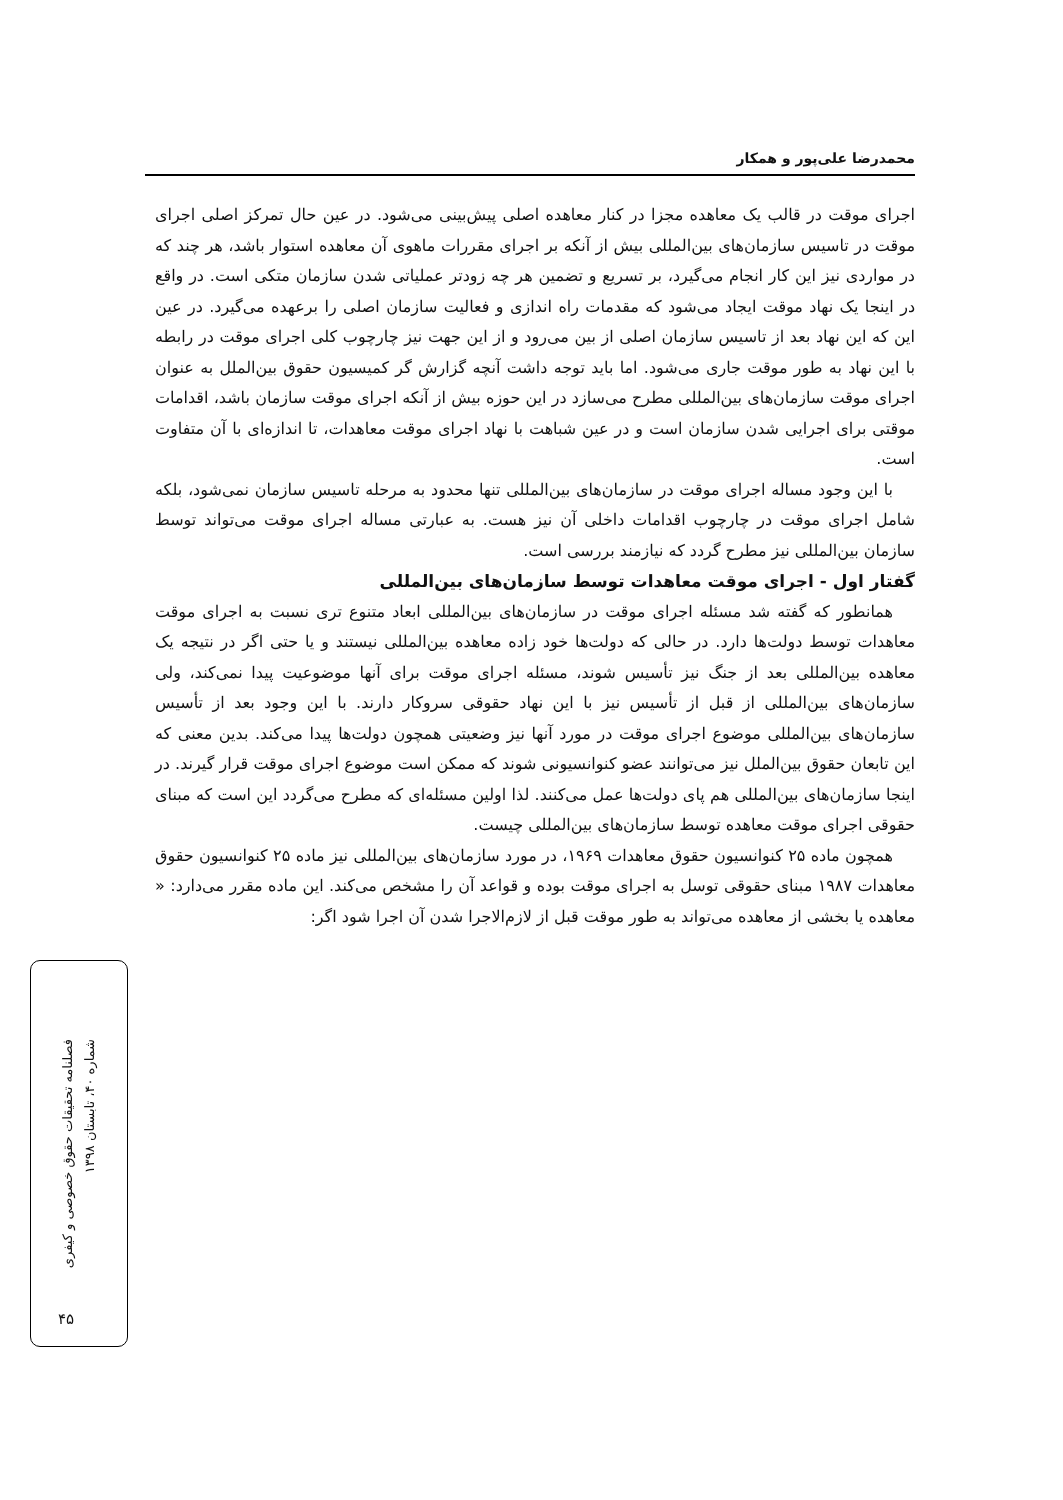محمدرضا علی‌پور و همکار
اجرای موقت در قالب یک معاهده مجزا در کنار معاهده اصلی پیش‌بینی می‌شود. در عین حال تمرکز اصلی اجرای موقت در تاسیس سازمان‌های بین‌المللی بیش از آنکه بر اجرای مقررات ماهوی آن معاهده استوار باشد، هر چند که در مواردی نیز این کار انجام می‌گیرد، بر تسریع و تضمین هر چه زودتر عملیاتی شدن سازمان متکی است. در واقع در اینجا یک نهاد موقت ایجاد می‌شود که مقدمات راه اندازی و فعالیت سازمان اصلی را برعهده می‌گیرد. در عین این که این نهاد بعد از تاسیس سازمان اصلی از بین می‌رود و از این جهت نیز چارچوب کلی اجرای موقت در رابطه با این نهاد به طور موقت جاری می‌شود. اما باید توجه داشت آنچه گزارش گر کمیسیون حقوق بین‌الملل به عنوان اجرای موقت سازمان‌های بین‌المللی مطرح می‌سازد در این حوزه بیش از آنکه اجرای موقت سازمان باشد، اقدامات موقتی برای اجرایی شدن سازمان است و در عین شباهت با نهاد اجرای موقت معاهدات، تا اندازه‌ای با آن متفاوت است.
با این وجود مساله اجرای موقت در سازمان‌های بین‌المللی تنها محدود به مرحله تاسیس سازمان نمی‌شود، بلکه شامل اجرای موقت در چارچوب اقدامات داخلی آن نیز هست. به عبارتی مساله اجرای موقت می‌تواند توسط سازمان بین‌المللی نیز مطرح گردد که نیازمند بررسی است.
گفتار اول - اجرای موقت معاهدات توسط سازمان‌های بین‌المللی
همانطور که گفته شد مسئله اجرای موقت در سازمان‌های بین‌المللی ابعاد متنوع تری نسبت به اجرای موقت معاهدات توسط دولت‌ها دارد. در حالی که دولت‌ها خود زاده معاهده بین‌المللی نیستند و یا حتی اگر در نتیجه یک معاهده بین‌المللی بعد از جنگ نیز تأسیس شوند، مسئله اجرای موقت برای آنها موضوعیت پیدا نمی‌کند، ولی سازمان‌های بین‌المللی از قبل از تأسیس نیز با این نهاد حقوقی سروکار دارند. با این وجود بعد از تأسیس سازمان‌های بین‌المللی موضوع اجرای موقت در مورد آنها نیز وضعیتی همچون دولت‌ها پیدا می‌کند. بدین معنی که این تابعان حقوق بین‌الملل نیز می‌توانند عضو کنوانسیونی شوند که ممکن است موضوع اجرای موقت قرار گیرند. در اینجا سازمان‌های بین‌المللی هم پای دولت‌ها عمل می‌کنند. لذا اولین مسئله‌ای که مطرح می‌گردد این است که مبنای حقوقی اجرای موقت معاهده توسط سازمان‌های بین‌المللی چیست.
همچون ماده ۲۵ کنوانسیون حقوق معاهدات ۱۹۶۹، در مورد سازمان‌های بین‌المللی نیز ماده ۲۵ کنوانسیون حقوق معاهدات ۱۹۸۷ مبنای حقوقی توسل به اجرای موقت بوده و قواعد آن را مشخص می‌کند. این ماده مقرر می‌دارد: « معاهده یا بخشی از معاهده می‌تواند به طور موقت قبل از لازم‌الاجرا شدن آن اجرا شود اگر:
فصلنامه تحقیقات حقوق خصوصی و کیفری
شماره ۴۰، تابستان ۱۳۹۸
۴۵